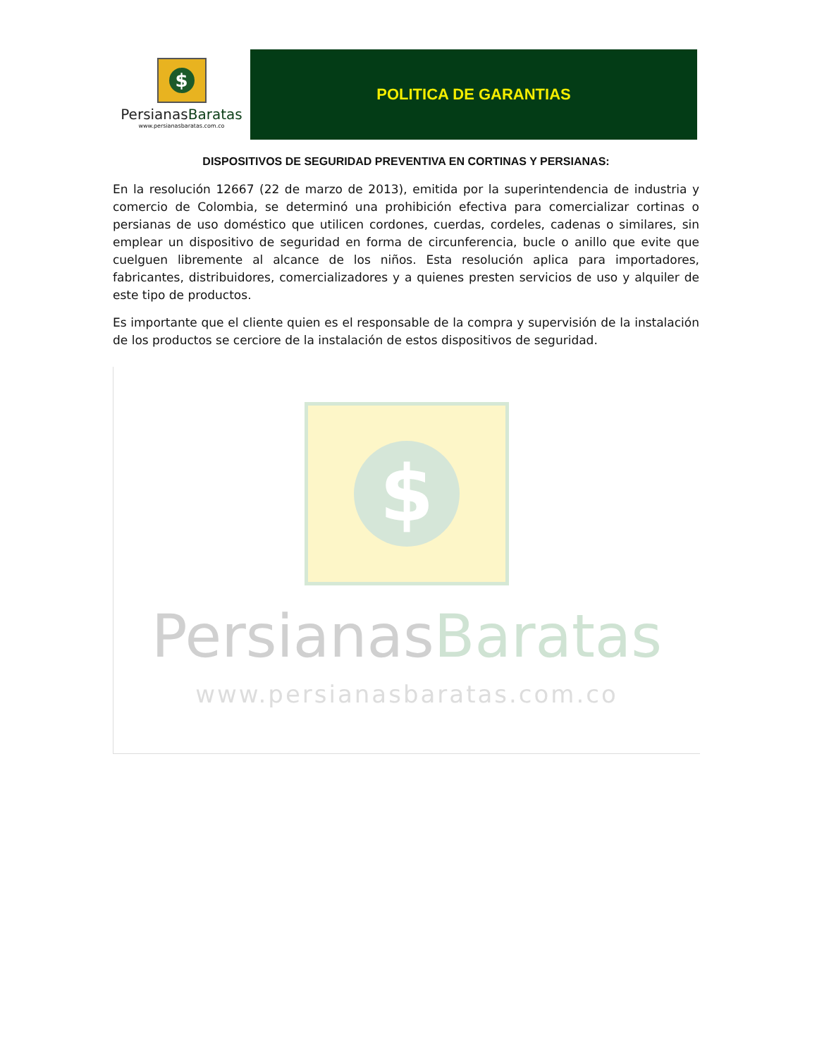$
PersianasBaratas
www.persianasbaratas.com.co
POLITICA DE GARANTIAS
DISPOSITIVOS DE SEGURIDAD PREVENTIVA EN CORTINAS Y PERSIANAS:
En la resolución 12667 (22 de marzo de 2013), emitida por la superintendencia de industria y comercio de Colombia, se determinó una prohibición efectiva para comercializar cortinas o persianas de uso doméstico que utilicen cordones, cuerdas, cordeles, cadenas o similares, sin emplear un dispositivo de seguridad en forma de circunferencia, bucle o anillo que evite que cuelguen libremente al alcance de los niños. Esta resolución aplica para importadores, fabricantes, distribuidores, comercializadores y a quienes presten servicios de uso y alquiler de este tipo de productos.
Es importante que el cliente quien es el responsable de la compra y supervisión de la instalación de los productos se cerciore de la instalación de estos dispositivos de seguridad.
$
PersianasBaratas
www.persianasbaratas.com.co